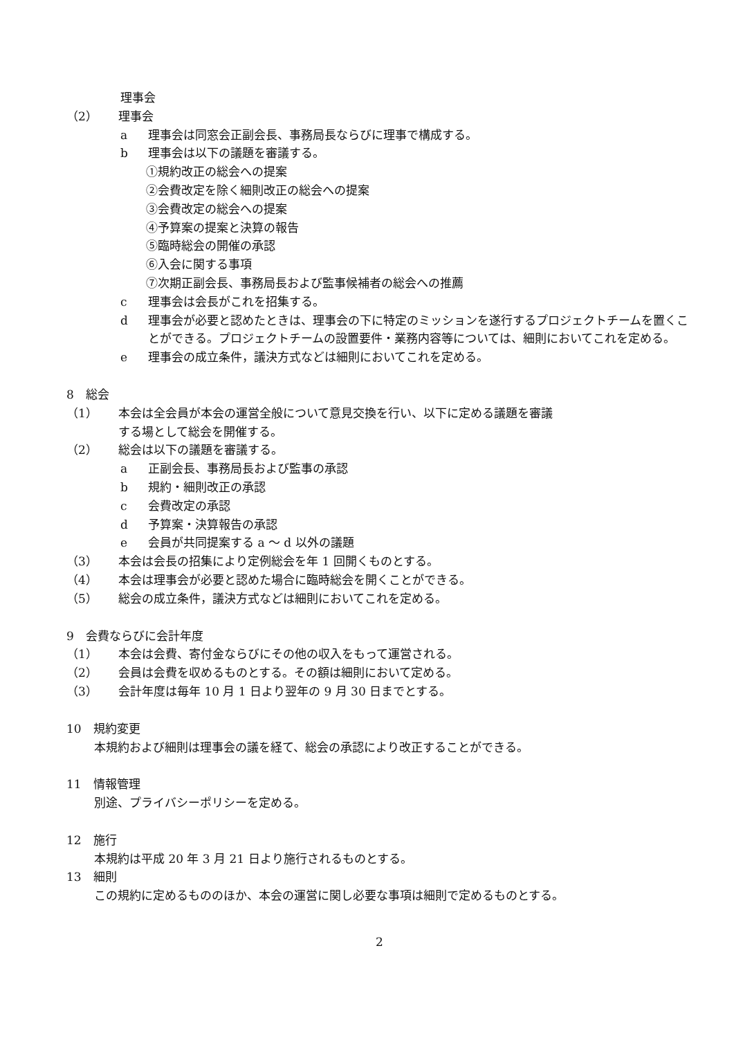理事会
（2） 理事会
a 理事会は同窓会正副会長、事務局長ならびに理事で構成する。
b 理事会は以下の議題を審議する。
①規約改正の総会への提案
②会費改定を除く細則改正の総会への提案
③会費改定の総会への提案
④予算案の提案と決算の報告
⑤臨時総会の開催の承認
⑥入会に関する事項
⑦次期正副会長、事務局長および監事候補者の総会への推薦
c 理事会は会長がこれを招集する。
d 理事会が必要と認めたときは、理事会の下に特定のミッションを遂行するプロジェクトチームを置くことができる。プロジェクトチームの設置要件・業務内容等については、細則においてこれを定める。
e 理事会の成立条件，議決方式などは細則においてこれを定める。
8　総会
（1） 本会は全会員が本会の運営全般について意見交換を行い、以下に定める議題を審議
する場として総会を開催する。
（2） 総会は以下の議題を審議する。
a 正副会長、事務局長および監事の承認
b 規約・細則改正の承認
c 会費改定の承認
d 予算案・決算報告の承認
e 会員が共同提案する a ～ d 以外の議題
（3） 本会は会長の招集により定例総会を年 1 回開くものとする。
（4） 本会は理事会が必要と認めた場合に臨時総会を開くことができる。
（5） 総会の成立条件，議決方式などは細則においてこれを定める。
9　会費ならびに会計年度
（1） 本会は会費、寄付金ならびにその他の収入をもって運営される。
（2） 会員は会費を収めるものとする。その額は細則において定める。
（3） 会計年度は毎年 10 月 1 日より翌年の 9 月 30 日までとする。
10　規約変更
本規約および細則は理事会の議を経て、総会の承認により改正することができる。
11　情報管理
別途、プライバシーポリシーを定める。
12　施行
本規約は平成 20 年 3 月 21 日より施行されるものとする。
13　細則
この規約に定めるもののほか、本会の運営に関し必要な事項は細則で定めるものとする。
2